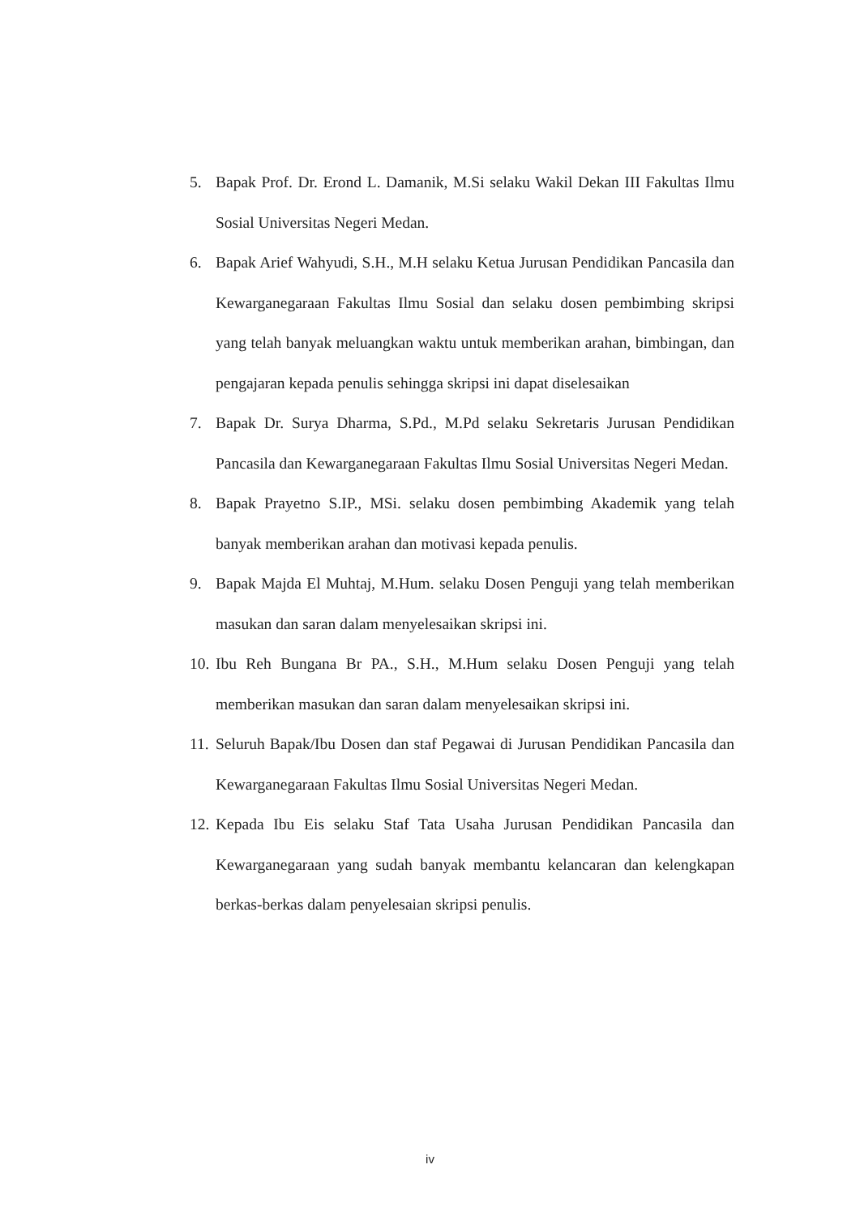5. Bapak Prof. Dr. Erond L. Damanik, M.Si selaku Wakil Dekan III Fakultas Ilmu Sosial Universitas Negeri Medan.
6. Bapak Arief Wahyudi, S.H., M.H selaku Ketua Jurusan Pendidikan Pancasila dan Kewarganegaraan Fakultas Ilmu Sosial dan selaku dosen pembimbing skripsi yang telah banyak meluangkan waktu untuk memberikan arahan, bimbingan, dan pengajaran kepada penulis sehingga skripsi ini dapat diselesaikan
7. Bapak Dr. Surya Dharma, S.Pd., M.Pd selaku Sekretaris Jurusan Pendidikan Pancasila dan Kewarganegaraan Fakultas Ilmu Sosial Universitas Negeri Medan.
8. Bapak Prayetno S.IP., MSi. selaku dosen pembimbing Akademik yang telah banyak memberikan arahan dan motivasi kepada penulis.
9. Bapak Majda El Muhtaj, M.Hum. selaku Dosen Penguji yang telah memberikan masukan dan saran dalam menyelesaikan skripsi ini.
10.
Ibu Reh Bungana Br PA., S.H., M.Hum selaku Dosen Penguji yang telah memberikan masukan dan saran dalam menyelesaikan skripsi ini.
11.
Seluruh Bapak/Ibu Dosen dan staf Pegawai di Jurusan Pendidikan Pancasila dan Kewarganegaraan Fakultas Ilmu Sosial Universitas Negeri Medan.
12.
Kepada Ibu Eis selaku Staf Tata Usaha Jurusan Pendidikan Pancasila dan Kewarganegaraan yang sudah banyak membantu kelancaran dan kelengkapan berkas-berkas dalam penyelesaian skripsi penulis.
iv